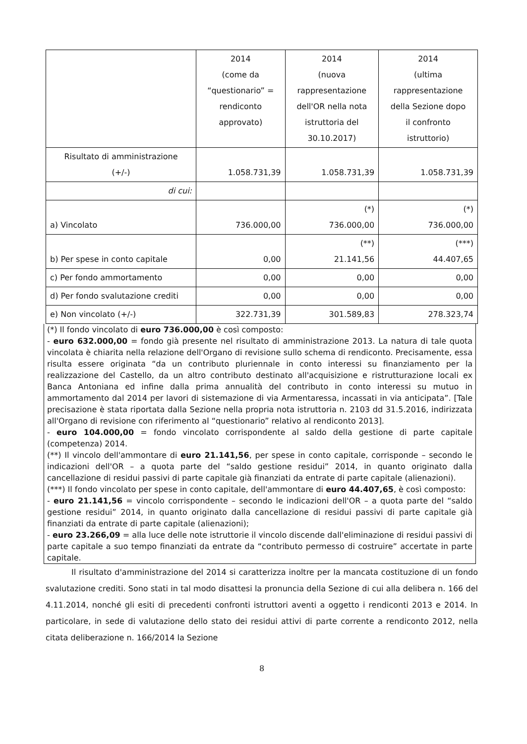| | 2014 (come da “questionario” = rendiconto approvato) | 2014 (nuova rappresentazione dell'OR nella nota istruttoria del 30.10.2017) | 2014 (ultima rappresentazione della Sezione dopo il confronto istruttorio) |
| Risultato di amministrazione (+/-) | 1.058.731,39 | 1.058.731,39 | 1.058.731,39 |
| di cui: | | | |
| a) Vincolato | 736.000,00 | (*) 736.000,00 | (*) 736.000,00 |
| b) Per spese in conto capitale | 0,00 | (**) 21.141,56 | (***) 44.407,65 |
| c) Per fondo ammortamento | 0,00 | 0,00 | 0,00 |
| d) Per fondo svalutazione crediti | 0,00 | 0,00 | 0,00 |
| e) Non vincolato (+/-) | 322.731,39 | 301.589,83 | 278.323,74 |
(*) Il fondo vincolato di euro 736.000,00 è così composto:
- euro 632.000,00 = fondo già presente nel risultato di amministrazione 2013. La natura di tale quota vincolata è chiarita nella relazione dell'Organo di revisione sullo schema di rendiconto. Precisamente, essa risulta essere originata “da un contributo pluriennale in conto interessi su finanziamento per la realizzazione del Castello, da un altro contributo destinato all'acquisizione e ristrutturazione locali ex Banca Antoniana ed infine dalla prima annualità del contributo in conto interessi su mutuo in ammortamento dal 2014 per lavori di sistemazione di via Armentaressa, incassati in via anticipata”. [Tale precisazione è stata riportata dalla Sezione nella propria nota istruttoria n. 2103 dd 31.5.2016, indirizzata all'Organo di revisione con riferimento al “questionario” relativo al rendiconto 2013].
- euro 104.000,00 = fondo vincolato corrispondente al saldo della gestione di parte capitale (competenza) 2014.
(**) Il vincolo dell'ammontare di euro 21.141,56, per spese in conto capitale, corrisponde – secondo le indicazioni dell'OR – a quota parte del “saldo gestione residui” 2014, in quanto originato dalla cancellazione di residui passivi di parte capitale già finanziati da entrate di parte capitale (alienazioni).
(***) Il fondo vincolato per spese in conto capitale, dell'ammontare di euro 44.407,65, è così composto:
- euro 21.141,56 = vincolo corrispondente – secondo le indicazioni dell'OR – a quota parte del “saldo gestione residui” 2014, in quanto originato dalla cancellazione di residui passivi di parte capitale già finanziati da entrate di parte capitale (alienazioni);
- euro 23.266,09 = alla luce delle note istruttorie il vincolo discende dall'eliminazione di residui passivi di parte capitale a suo tempo finanziati da entrate da “contributo permesso di costruire” accertate in parte capitale.
Il risultato d'amministrazione del 2014 si caratterizza inoltre per la mancata costituzione di un fondo svalutazione crediti. Sono stati in tal modo disattesi la pronuncia della Sezione di cui alla delibera n. 166 del 4.11.2014, nonché gli esiti di precedenti confronti istruttori aventi a oggetto i rendiconti 2013 e 2014. In particolare, in sede di valutazione dello stato dei residui attivi di parte corrente a rendiconto 2012, nella citata deliberazione n. 166/2014 la Sezione
8